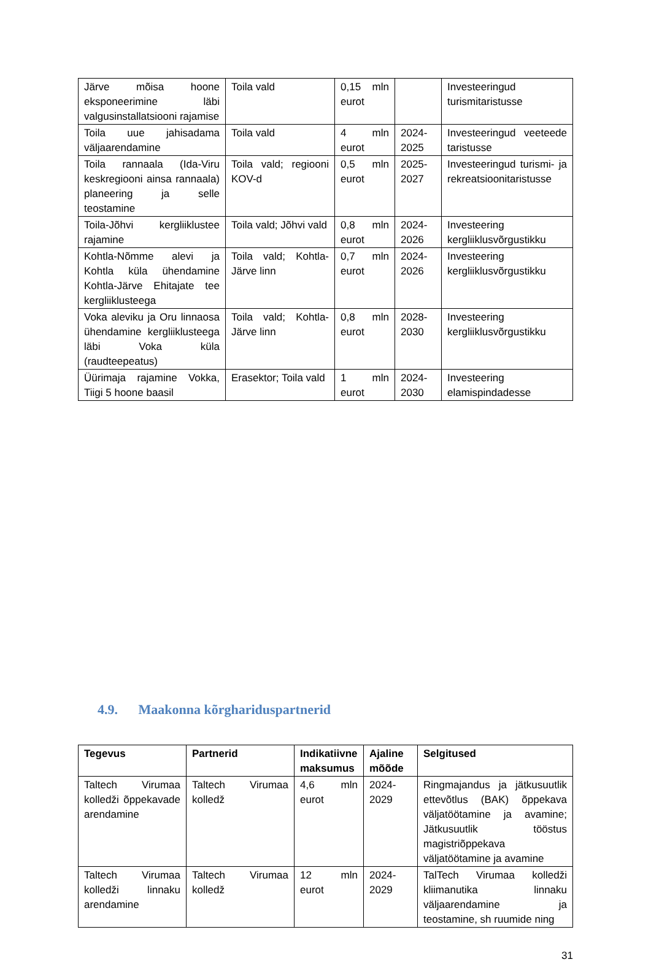| Järve mõisa hoone eksponeerimine läbi valgusinstallatsiooni rajamise | Toila vald | 0,15 mln eurot | | Investeeringud turismitaristusse |
| Toila uue jahisadama väljaarendamine | Toila vald | 4 mln eurot | 2024-2025 | Investeeringud veeteede taristusse |
| Toila rannaala (Ida-Viru keskregiooni ainsa rannaala) planeering ja selle teostamine | Toila vald; regiooni KOV-d | 0,5 mln eurot | 2025-2027 | Investeeringud turismi- ja rekreatsioonitaristusse |
| Toila-Jõhvi kergliiklustee rajamine | Toila vald; Jõhvi vald | 0,8 mln eurot | 2024-2026 | Investeering kergliiklusvõrgustikku |
| Kohtla-Nõmme alevi ja Kohtla küla ühendamine Kohtla-Järve Ehitajate tee kergliiklusteega | Toila vald; Kohtla-Järve linn | 0,7 mln eurot | 2024-2026 | Investeering kergliiklusvõrgustikku |
| Voka aleviku ja Oru linnaosa ühendamine kergliiklusteega läbi Voka küla (raudteepeatus) | Toila vald; Kohtla-Järve linn | 0,8 mln eurot | 2028-2030 | Investeering kergliiklusvõrgustikku |
| Üürimaja rajamine Vokka, Tiigi 5 hoone baasil | Erasektor; Toila vald | 1 mln eurot | 2024-2030 | Investeering elamispindadesse |
4.9. Maakonna kõrghariduspartnerid
| Tegevus | Partnerid | Indikatiivne maksumus | Ajaline mõõde | Selgitused |
| --- | --- | --- | --- | --- |
| Taltech Virumaa kolledži õppekavade arendamine | Taltech Virumaa kolledž | 4,6 mln eurot | 2024-2029 | Ringmajandus ja jätkusuutlik ettevõtlus (BAK) õppekava väljatöötamine ja avamine; Jätkusuutlik tööstus magistriõppekava väljatöötamine ja avamine |
| Taltech Virumaa kolledži linnaku arendamine | Taltech Virumaa kolledž | 12 mln eurot | 2024-2029 | TalTech Virumaa kolledži kliimanutika linnaku väljaarendamine ja teostamine, sh ruumide ning |
31